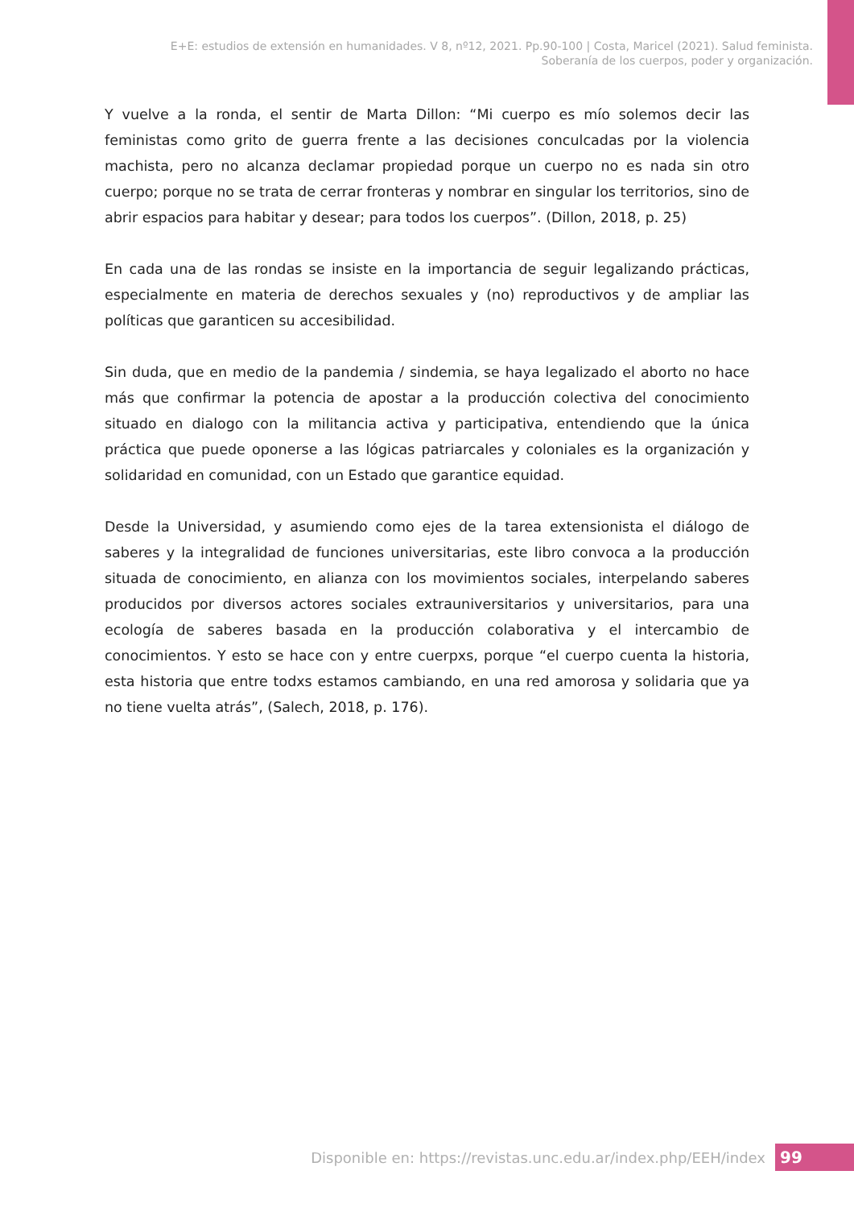E+E: estudios de extensión en humanidades. V 8, nº12, 2021. Pp.90-100 | Costa, Maricel (2021). Salud feminista.
Soberanía de los cuerpos, poder y organización.
Y vuelve a la ronda, el sentir de Marta Dillon: “Mi cuerpo es mío solemos decir las feministas como grito de guerra frente a las decisiones conculcadas por la violencia machista, pero no alcanza declamar propiedad porque un cuerpo no es nada sin otro cuerpo; porque no se trata de cerrar fronteras y nombrar en singular los territorios, sino de abrir espacios para habitar y desear; para todos los cuerpos”. (Dillon, 2018, p. 25)
En cada una de las rondas se insiste en la importancia de seguir legalizando prácticas, especialmente en materia de derechos sexuales y (no) reproductivos y de ampliar las políticas que garanticen su accesibilidad.
Sin duda, que en medio de la pandemia / sindemia, se haya legalizado el aborto no hace más que confirmar la potencia de apostar a la producción colectiva del conocimiento situado en dialogo con la militancia activa y participativa, entendiendo que la única práctica que puede oponerse a las lógicas patriarcales y coloniales es la organización y solidaridad en comunidad, con un Estado que garantice equidad.
Desde la Universidad, y asumiendo como ejes de la tarea extensionista el diálogo de saberes y la integralidad de funciones universitarias, este libro convoca a la producción situada de conocimiento, en alianza con los movimientos sociales, interpelando saberes producidos por diversos actores sociales extrauniversitarios y universitarios, para una ecología de saberes basada en la producción colaborativa y el intercambio de conocimientos. Y esto se hace con y entre cuerpxs, porque “el cuerpo cuenta la historia, esta historia que entre todxs estamos cambiando, en una red amorosa y solidaria que ya no tiene vuelta atrás”, (Salech, 2018, p. 176).
Disponible en: https://revistas.unc.edu.ar/index.php/EEH/index
99